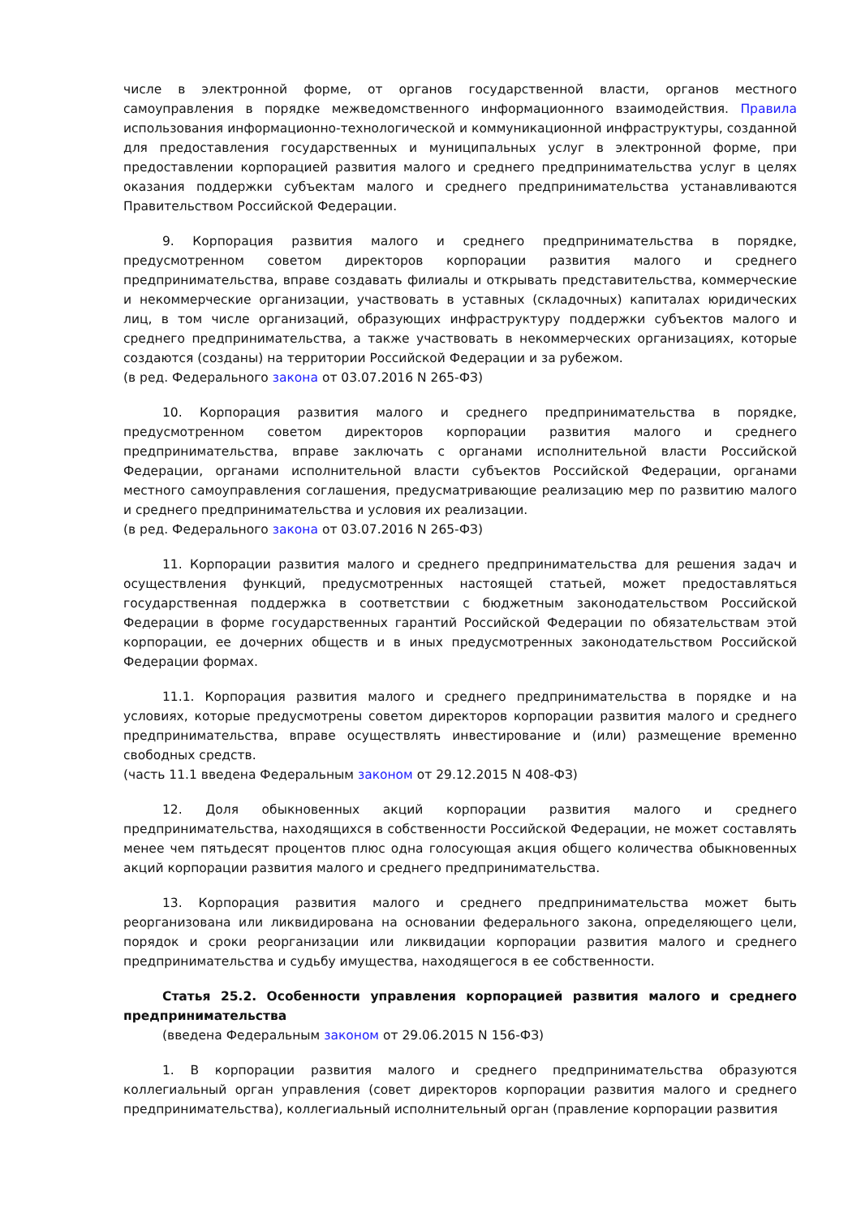числе в электронной форме, от органов государственной власти, органов местного самоуправления в порядке межведомственного информационного взаимодействия. Правила использования информационно-технологической и коммуникационной инфраструктуры, созданной для предоставления государственных и муниципальных услуг в электронной форме, при предоставлении корпорацией развития малого и среднего предпринимательства услуг в целях оказания поддержки субъектам малого и среднего предпринимательства устанавливаются Правительством Российской Федерации.
9. Корпорация развития малого и среднего предпринимательства в порядке, предусмотренном советом директоров корпорации развития малого и среднего предпринимательства, вправе создавать филиалы и открывать представительства, коммерческие и некоммерческие организации, участвовать в уставных (складочных) капиталах юридических лиц, в том числе организаций, образующих инфраструктуру поддержки субъектов малого и среднего предпринимательства, а также участвовать в некоммерческих организациях, которые создаются (созданы) на территории Российской Федерации и за рубежом.
(в ред. Федерального закона от 03.07.2016 N 265-ФЗ)
10. Корпорация развития малого и среднего предпринимательства в порядке, предусмотренном советом директоров корпорации развития малого и среднего предпринимательства, вправе заключать с органами исполнительной власти Российской Федерации, органами исполнительной власти субъектов Российской Федерации, органами местного самоуправления соглашения, предусматривающие реализацию мер по развитию малого и среднего предпринимательства и условия их реализации.
(в ред. Федерального закона от 03.07.2016 N 265-ФЗ)
11. Корпорации развития малого и среднего предпринимательства для решения задач и осуществления функций, предусмотренных настоящей статьей, может предоставляться государственная поддержка в соответствии с бюджетным законодательством Российской Федерации в форме государственных гарантий Российской Федерации по обязательствам этой корпорации, ее дочерних обществ и в иных предусмотренных законодательством Российской Федерации формах.
11.1. Корпорация развития малого и среднего предпринимательства в порядке и на условиях, которые предусмотрены советом директоров корпорации развития малого и среднего предпринимательства, вправе осуществлять инвестирование и (или) размещение временно свободных средств.
(часть 11.1 введена Федеральным законом от 29.12.2015 N 408-ФЗ)
12. Доля обыкновенных акций корпорации развития малого и среднего предпринимательства, находящихся в собственности Российской Федерации, не может составлять менее чем пятьдесят процентов плюс одна голосующая акция общего количества обыкновенных акций корпорации развития малого и среднего предпринимательства.
13. Корпорация развития малого и среднего предпринимательства может быть реорганизована или ликвидирована на основании федерального закона, определяющего цели, порядок и сроки реорганизации или ликвидации корпорации развития малого и среднего предпринимательства и судьбу имущества, находящегося в ее собственности.
Статья 25.2. Особенности управления корпорацией развития малого и среднего предпринимательства
(введена Федеральным законом от 29.06.2015 N 156-ФЗ)
1. В корпорации развития малого и среднего предпринимательства образуются коллегиальный орган управления (совет директоров корпорации развития малого и среднего предпринимательства), коллегиальный исполнительный орган (правление корпорации развития